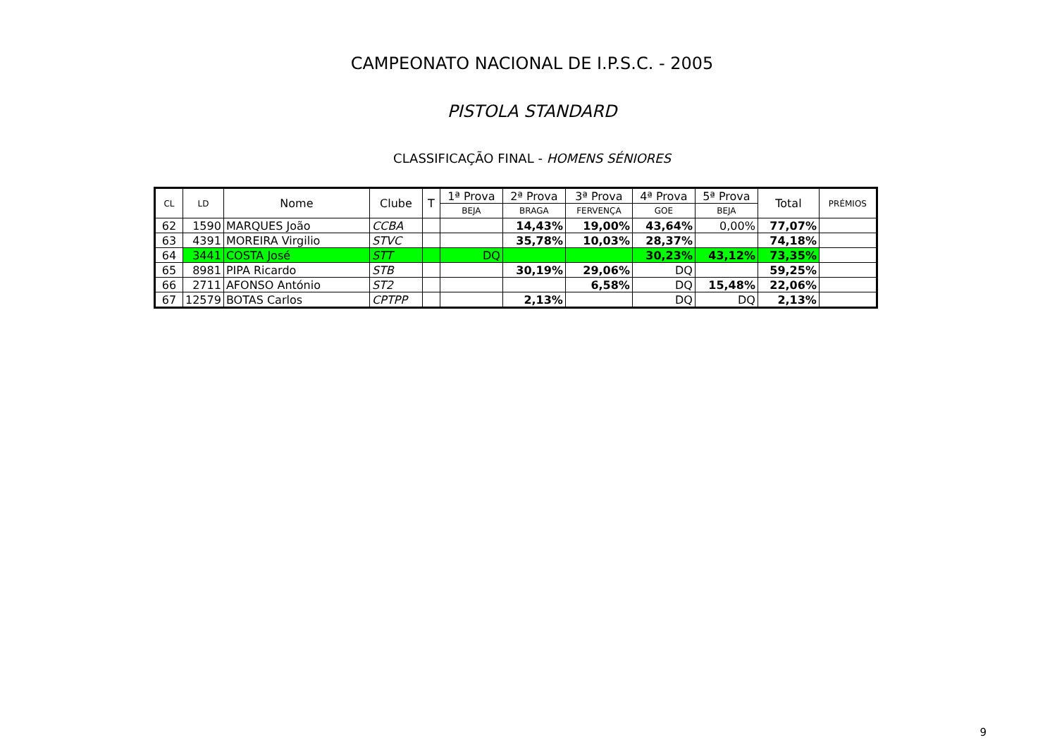CAMPEONATO NACIONAL DE I.P.S.C. - 2005
PISTOLA STANDARD
CLASSIFICAÇÃO FINAL - HOMENS SÉNIORES
| CL | LD | Nome | Clube | T | 1ª Prova | 2ª Prova | 3ª Prova | 4ª Prova | 5ª Prova | Total | PRÉMIOS |
| --- | --- | --- | --- | --- | --- | --- | --- | --- | --- | --- | --- |
| | | | | | BEJA | BRAGA | FERVENÇA | GOE | BEJA | | |
| 62 | 1590 | MARQUES João | CCBA | | | 14,43% | 19,00% | 43,64% | 0,00% | 77,07% | |
| 63 | 4391 | MOREIRA Virgilio | STVC | | | 35,78% | 10,03% | 28,37% | | 74,18% | |
| 64 | 3441 | COSTA José | STT | | DQ | | | 30,23% | 43,12% | 73,35% | |
| 65 | 8981 | PIPA Ricardo | STB | | | 30,19% | 29,06% | DQ | | 59,25% | |
| 66 | 2711 | AFONSO António | ST2 | | | | 6,58% | DQ | 15,48% | 22,06% | |
| 67 | 12579 | BOTAS Carlos | CPTPP | | | 2,13% | | DQ | DQ | 2,13% | |
9